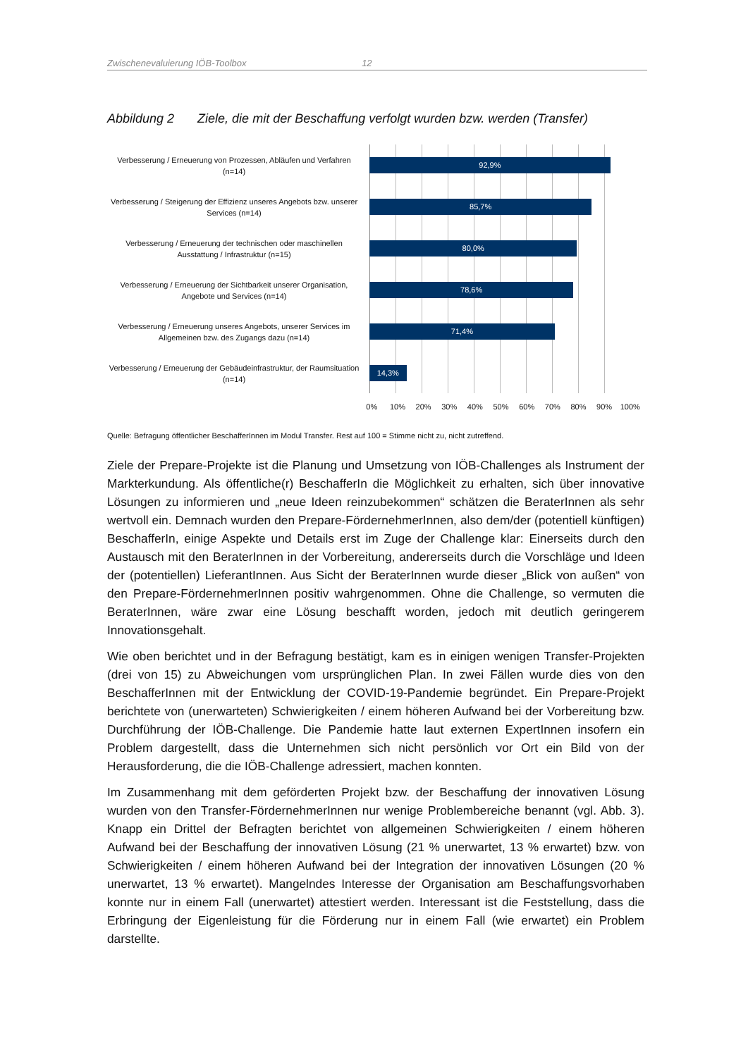Zwischenevaluierung IÖB-Toolbox 12
Abbildung 2 Ziele, die mit der Beschaffung verfolgt wurden bzw. werden (Transfer)
Verbesserung / Erneuerung von Prozessen, Abläufen und Verfahren (n=14)
92,9%
Verbesserung / Steigerung der Effizienz unseres Angebots bzw. unserer Services (n=14)
85,7%
Verbesserung / Erneuerung der technischen oder maschinellen Ausstattung / Infrastruktur (n=15)
80,0%
Verbesserung / Erneuerung der Sichtbarkeit unserer Organisation, Angebote und Services (n=14)
78,6%
Verbesserung / Erneuerung unseres Angebots, unserer Services im Allgemeinen bzw. des Zugangs dazu (n=14)
71,4%
Verbesserung / Erneuerung der Gebäudeinfrastruktur, der Raumsituation (n=14)
14,3%
0% 10% 20% 30% 40% 50% 60% 70% 80% 90% 100%
Quelle: Befragung öffentlicher BeschafferInnen im Modul Transfer. Rest auf 100 = Stimme nicht zu, nicht zutreffend.
Ziele der Prepare-Projekte ist die Planung und Umsetzung von IÖB-Challenges als Instrument der Markterkundung. Als öffentliche(r) BeschafferIn die Möglichkeit zu erhalten, sich über innovative Lösungen zu informieren und „neue Ideen reinzubekommen“ schätzen die BeraterInnen als sehr wertvoll ein. Demnach wurden den Prepare-FördernehmerInnen, also dem/der (potentiell künftigen) BeschafferIn, einige Aspekte und Details erst im Zuge der Challenge klar: Einerseits durch den Austausch mit den BeraterInnen in der Vorbereitung, andererseits durch die Vorschläge und Ideen der (potentiellen) LieferantInnen. Aus Sicht der BeraterInnen wurde dieser „Blick von außen“ von den Prepare-FördernehmerInnen positiv wahrgenommen. Ohne die Challenge, so vermuten die BeraterInnen, wäre zwar eine Lösung beschafft worden, jedoch mit deutlich geringerem Innovationsgehalt.
Wie oben berichtet und in der Befragung bestätigt, kam es in einigen wenigen Transfer-Projekten (drei von 15) zu Abweichungen vom ursprünglichen Plan. In zwei Fällen wurde dies von den BeschafferInnen mit der Entwicklung der COVID-19-Pandemie begründet. Ein Prepare-Projekt berichtete von (unerwarteten) Schwierigkeiten / einem höheren Aufwand bei der Vorbereitung bzw. Durchführung der IÖB-Challenge. Die Pandemie hatte laut externen ExpertInnen insofern ein Problem dargestellt, dass die Unternehmen sich nicht persönlich vor Ort ein Bild von der Herausforderung, die die IÖB-Challenge adressiert, machen konnten.
Im Zusammenhang mit dem geförderten Projekt bzw. der Beschaffung der innovativen Lösung wurden von den Transfer-FördernehmerInnen nur wenige Problembereiche benannt (vgl. Abb. 3). Knapp ein Drittel der Befragten berichtet von allgemeinen Schwierigkeiten / einem höheren Aufwand bei der Beschaffung der innovativen Lösung (21 % unerwartet, 13 % erwartet) bzw. von Schwierigkeiten / einem höheren Aufwand bei der Integration der innovativen Lösungen (20 % unerwartet, 13 % erwartet). Mangelndes Interesse der Organisation am Beschaffungsvorhaben konnte nur in einem Fall (unerwartet) attestiert werden. Interessant ist die Feststellung, dass die Erbringung der Eigenleistung für die Förderung nur in einem Fall (wie erwartet) ein Problem darstellte.